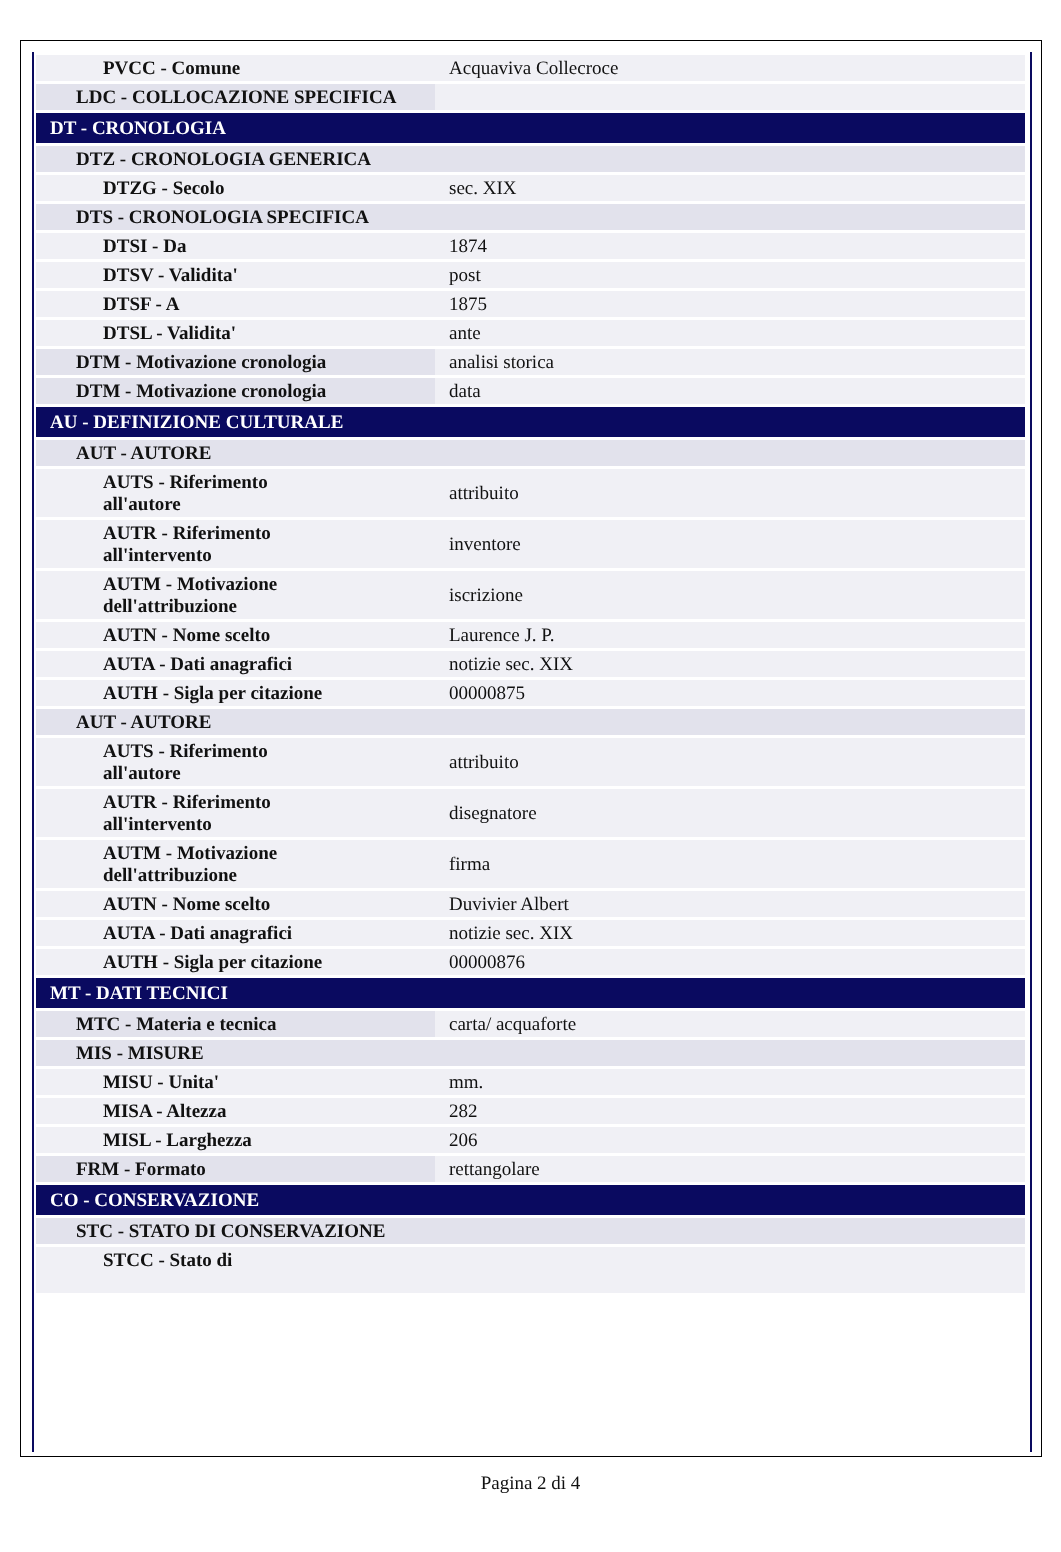| PVCC - Comune | Acquaviva Collecroce |
| LDC - COLLOCAZIONE SPECIFICA | |
| DT - CRONOLOGIA | |
| DTZ - CRONOLOGIA GENERICA | |
| DTZG - Secolo | sec. XIX |
| DTS - CRONOLOGIA SPECIFICA | |
| DTSI - Da | 1874 |
| DTSV - Validita' | post |
| DTSF - A | 1875 |
| DTSL - Validita' | ante |
| DTM - Motivazione cronologia | analisi storica |
| DTM - Motivazione cronologia | data |
| AU - DEFINIZIONE CULTURALE | |
| AUT - AUTORE | |
| AUTS - Riferimento all'autore | attribuito |
| AUTR - Riferimento all'intervento | inventore |
| AUTM - Motivazione dell'attribuzione | iscrizione |
| AUTN - Nome scelto | Laurence J. P. |
| AUTA - Dati anagrafici | notizie sec. XIX |
| AUTH - Sigla per citazione | 00000875 |
| AUT - AUTORE | |
| AUTS - Riferimento all'autore | attribuito |
| AUTR - Riferimento all'intervento | disegnatore |
| AUTM - Motivazione dell'attribuzione | firma |
| AUTN - Nome scelto | Duvivier Albert |
| AUTA - Dati anagrafici | notizie sec. XIX |
| AUTH - Sigla per citazione | 00000876 |
| MT - DATI TECNICI | |
| MTC - Materia e tecnica | carta/ acquaforte |
| MIS - MISURE | |
| MISU - Unita' | mm. |
| MISA - Altezza | 282 |
| MISL - Larghezza | 206 |
| FRM - Formato | rettangolare |
| CO - CONSERVAZIONE | |
| STC - STATO DI CONSERVAZIONE | |
| STCC - Stato di | |
Pagina 2 di 4